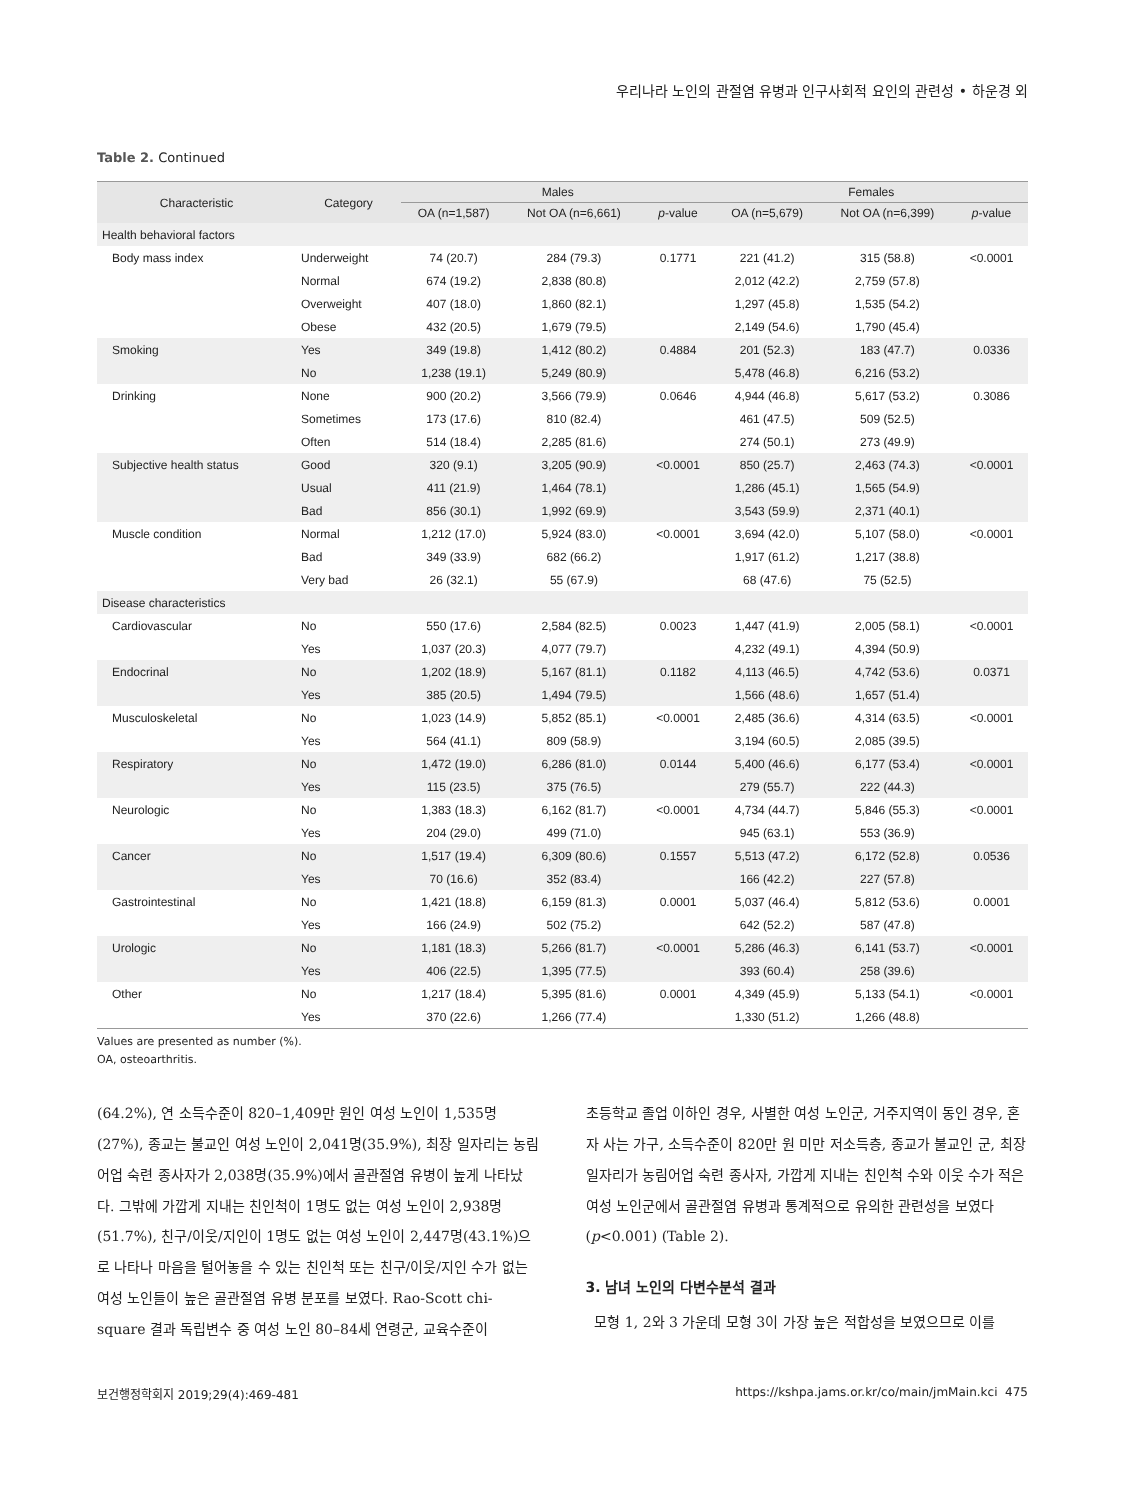우리나라 노인의 관절염 유병과 인구사회적 요인의 관련성 • 하운경 외
Table 2. Continued
| Characteristic | Category | Males | | | Females | | |
| --- | --- | --- | --- | --- | --- | --- | --- |
| | | OA (n=1,587) | Not OA (n=6,661) | p -value | OA (n=5,679) | Not OA (n=6,399) | p -value |
| Health behavioral factors | | | | | | | |
| Body mass index | Underweight | 74 (20.7) | 284 (79.3) | 0.1771 | 221 (41.2) | 315 (58.8) | <0.0001 |
| | Normal | 674 (19.2) | 2,838 (80.8) | | 2,012 (42.2) | 2,759 (57.8) | |
| | Overweight | 407 (18.0) | 1,860 (82.1) | | 1,297 (45.8) | 1,535 (54.2) | |
| | Obese | 432 (20.5) | 1,679 (79.5) | | 2,149 (54.6) | 1,790 (45.4) | |
| Smoking | Yes | 349 (19.8) | 1,412 (80.2) | 0.4884 | 201 (52.3) | 183 (47.7) | 0.0336 |
| | No | 1,238 (19.1) | 5,249 (80.9) | | 5,478 (46.8) | 6,216 (53.2) | |
| Drinking | None | 900 (20.2) | 3,566 (79.9) | 0.0646 | 4,944 (46.8) | 5,617 (53.2) | 0.3086 |
| | Sometimes | 173 (17.6) | 810 (82.4) | | 461 (47.5) | 509 (52.5) | |
| | Often | 514 (18.4) | 2,285 (81.6) | | 274 (50.1) | 273 (49.9) | |
| Subjective health status | Good | 320 (9.1) | 3,205 (90.9) | <0.0001 | 850 (25.7) | 2,463 (74.3) | <0.0001 |
| | Usual | 411 (21.9) | 1,464 (78.1) | | 1,286 (45.1) | 1,565 (54.9) | |
| | Bad | 856 (30.1) | 1,992 (69.9) | | 3,543 (59.9) | 2,371 (40.1) | |
| Muscle condition | Normal | 1,212 (17.0) | 5,924 (83.0) | <0.0001 | 3,694 (42.0) | 5,107 (58.0) | <0.0001 |
| | Bad | 349 (33.9) | 682 (66.2) | | 1,917 (61.2) | 1,217 (38.8) | |
| | Very bad | 26 (32.1) | 55 (67.9) | | 68 (47.6) | 75 (52.5) | |
| Disease characteristics | | | | | | | |
| Cardiovascular | No | 550 (17.6) | 2,584 (82.5) | 0.0023 | 1,447 (41.9) | 2,005 (58.1) | <0.0001 |
| | Yes | 1,037 (20.3) | 4,077 (79.7) | | 4,232 (49.1) | 4,394 (50.9) | |
| Endocrinal | No | 1,202 (18.9) | 5,167 (81.1) | 0.1182 | 4,113 (46.5) | 4,742 (53.6) | 0.0371 |
| | Yes | 385 (20.5) | 1,494 (79.5) | | 1,566 (48.6) | 1,657 (51.4) | |
| Musculoskeletal | No | 1,023 (14.9) | 5,852 (85.1) | <0.0001 | 2,485 (36.6) | 4,314 (63.5) | <0.0001 |
| | Yes | 564 (41.1) | 809 (58.9) | | 3,194 (60.5) | 2,085 (39.5) | |
| Respiratory | No | 1,472 (19.0) | 6,286 (81.0) | 0.0144 | 5,400 (46.6) | 6,177 (53.4) | <0.0001 |
| | Yes | 115 (23.5) | 375 (76.5) | | 279 (55.7) | 222 (44.3) | |
| Neurologic | No | 1,383 (18.3) | 6,162 (81.7) | <0.0001 | 4,734 (44.7) | 5,846 (55.3) | <0.0001 |
| | Yes | 204 (29.0) | 499 (71.0) | | 945 (63.1) | 553 (36.9) | |
| Cancer | No | 1,517 (19.4) | 6,309 (80.6) | 0.1557 | 5,513 (47.2) | 6,172 (52.8) | 0.0536 |
| | Yes | 70 (16.6) | 352 (83.4) | | 166 (42.2) | 227 (57.8) | |
| Gastrointestinal | No | 1,421 (18.8) | 6,159 (81.3) | 0.0001 | 5,037 (46.4) | 5,812 (53.6) | 0.0001 |
| | Yes | 166 (24.9) | 502 (75.2) | | 642 (52.2) | 587 (47.8) | |
| Urologic | No | 1,181 (18.3) | 5,266 (81.7) | <0.0001 | 5,286 (46.3) | 6,141 (53.7) | <0.0001 |
| | Yes | 406 (22.5) | 1,395 (77.5) | | 393 (60.4) | 258 (39.6) | |
| Other | No | 1,217 (18.4) | 5,395 (81.6) | 0.0001 | 4,349 (45.9) | 5,133 (54.1) | <0.0001 |
| | Yes | 370 (22.6) | 1,266 (77.4) | | 1,330 (51.2) | 1,266 (48.8) | |
Values are presented as number (%).
OA, osteoarthritis.
(64.2%), 연 소득수준이 820–1,409만 원인 여성 노인이 1,535명(27%), 종교는 불교인 여성 노인이 2,041명(35.9%), 최장 일자리는 농림어업 숙련 종사자가 2,038명(35.9%)에서 골관절염 유병이 높게 나타났다. 그밖에 가깝게 지내는 친인척이 1명도 없는 여성 노인이 2,938명(51.7%), 친구/이웃/지인이 1명도 없는 여성 노인이 2,447명(43.1%)으로 나타나 마음을 털어놓을 수 있는 친인척 또는 친구/이웃/지인 수가 없는 여성 노인들이 높은 골관절염 유병 분포를 보였다. Rao-Scott chi-square 결과 독립변수 중 여성 노인 80–84세 연령군, 교육수준이
초등학교 졸업 이하인 경우, 사별한 여성 노인군, 거주지역이 동인 경우, 혼자 사는 가구, 소득수준이 820만 원 미만 저소득층, 종교가 불교인 군, 최장 일자리가 농림어업 숙련 종사자, 가깝게 지내는 친인척 수와 이웃 수가 적은 여성 노인군에서 골관절염 유병과 통계적으로 유의한 관련성을 보였다(p<0.001) (Table 2).
3. 남녀 노인의 다변수분석 결과
모형 1, 2와 3 가운데 모형 3이 가장 높은 적합성을 보였으므로 이를
보건행정학회지 2019;29(4):469-481 https://kshpa.jams.or.kr/co/main/jmMain.kci 475